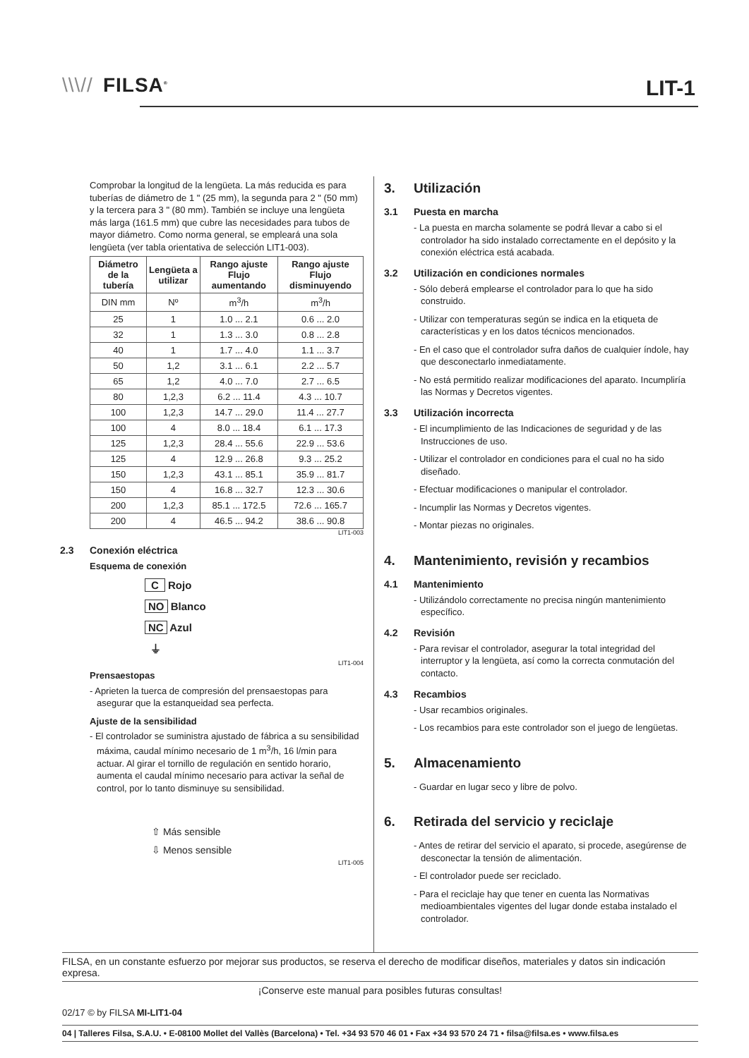\\\// FILSA<sup>®</sup> LIT-1
Comprobar la longitud de la lengüeta. La más reducida es para tuberías de diámetro de 1 " (25 mm), la segunda para 2 " (50 mm) y la tercera para 3 " (80 mm). También se incluye una lengüeta más larga (161.5 mm) que cubre las necesidades para tubos de mayor diámetro. Como norma general, se empleará una sola lengüeta (ver tabla orientativa de selección LIT1-003).
| Diámetro de la tubería | Lengüeta a utilizar | Rango ajuste Flujo aumentando | Rango ajuste Flujo disminuyendo |
| --- | --- | --- | --- |
| DIN mm | Nº | m<sup>3</sup>/h | m<sup>3</sup>/h |
| 25 | 1 | 1.0 ... 2.1 | 0.6 ... 2.0 |
| 32 | 1 | 1.3 ... 3.0 | 0.8 ... 2.8 |
| 40 | 1 | 1.7 ... 4.0 | 1.1 ... 3.7 |
| 50 | 1,2 | 3.1 ... 6.1 | 2.2 ... 5.7 |
| 65 | 1,2 | 4.0 ... 7.0 | 2.7 ... 6.5 |
| 80 | 1,2,3 | 6.2 ... 11.4 | 4.3 ... 10.7 |
| 100 | 1,2,3 | 14.7 ... 29.0 | 11.4 ... 27.7 |
| 100 | 4 | 8.0 ... 18.4 | 6.1 ... 17.3 |
| 125 | 1,2,3 | 28.4 ... 55.6 | 22.9 ... 53.6 |
| 125 | 4 | 12.9 ... 26.8 | 9.3 ... 25.2 |
| 150 | 1,2,3 | 43.1 ... 85.1 | 35.9 ... 81.7 |
| 150 | 4 | 16.8 ... 32.7 | 12.3 ... 30.6 |
| 200 | 1,2,3 | 85.1 ... 172.5 | 72.6 ... 165.7 |
| 200 | 4 | 46.5 ... 94.2 | 38.6 ... 90.8 |
LIT1-003
2.3 Conexión eléctrica
Esquema de conexión
C Rojo
NO Blanco
NC Azul
⏚
LIT1-004
Prensaestopas
- Aprieten la tuerca de compresión del prensaestopas para asegurar que la estanqueidad sea perfecta.
Ajuste de la sensibilidad
- El controlador se suministra ajustado de fábrica a su sensibilidad máxima, caudal mínimo necesario de 1 m<sup>3</sup>/h, 16 l/min para actuar. Al girar el tornillo de regulación en sentido horario, aumenta el caudal mínimo necesario para activar la señal de control, por lo tanto disminuye su sensibilidad.
⇧ Más sensible
⇩ Menos sensible
LIT1-005
3. Utilización
3.1 Puesta en marcha
- La puesta en marcha solamente se podrá llevar a cabo si el controlador ha sido instalado correctamente en el depósito y la conexión eléctrica está acabada.
3.2 Utilización en condiciones normales
- Sólo deberá emplearse el controlador para lo que ha sido construido.
- Utilizar con temperaturas según se indica en la etiqueta de características y en los datos técnicos mencionados.
- En el caso que el controlador sufra daños de cualquier índole, hay que desconectarlo inmediatamente.
- No está permitido realizar modificaciones del aparato. Incumpliría las Normas y Decretos vigentes.
3.3 Utilización incorrecta
- El incumplimiento de las Indicaciones de seguridad y de las Instrucciones de uso.
- Utilizar el controlador en condiciones para el cual no ha sido diseñado.
- Efectuar modificaciones o manipular el controlador.
- Incumplir las Normas y Decretos vigentes.
- Montar piezas no originales.
4. Mantenimiento, revisión y recambios
4.1 Mantenimiento
- Utilizándolo correctamente no precisa ningún mantenimiento específico.
4.2 Revisión
- Para revisar el controlador, asegurar la total integridad del interruptor y la lengüeta, así como la correcta conmutación del contacto.
4.3 Recambios
- Usar recambios originales.
- Los recambios para este controlador son el juego de lengüetas.
5. Almacenamiento
- Guardar en lugar seco y libre de polvo.
6. Retirada del servicio y reciclaje
- Antes de retirar del servicio el aparato, si procede, asegúrense de desconectar la tensión de alimentación.
- El controlador puede ser reciclado.
- Para el reciclaje hay que tener en cuenta las Normativas medioambientales vigentes del lugar donde estaba instalado el controlador.
FILSA, en un constante esfuerzo por mejorar sus productos, se reserva el derecho de modificar diseños, materiales y datos sin indicación expresa.
¡Conserve este manual para posibles futuras consultas!
02/17 © by FILSA MI-LIT1-04
04 | Talleres Filsa, S.A.U. • E-08100 Mollet del Vallès (Barcelona) • Tel. +34 93 570 46 01 • Fax +34 93 570 24 71 • filsa@filsa.es • www.filsa.es